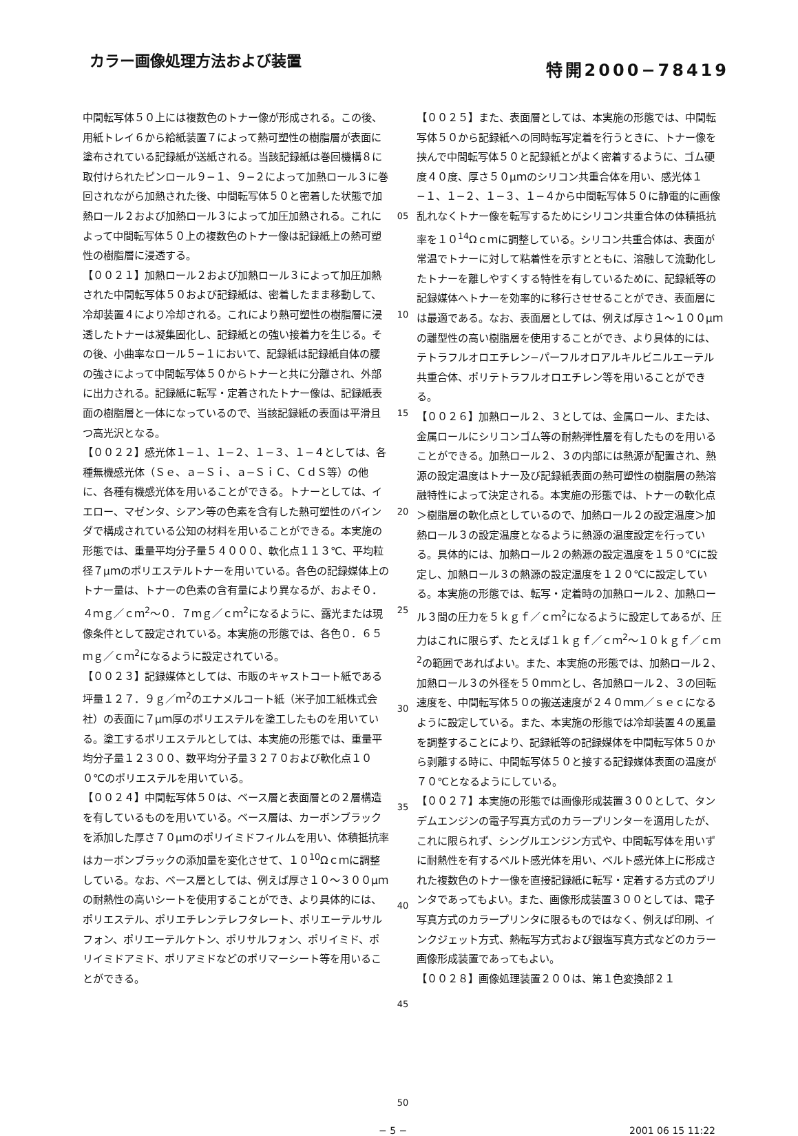カラー画像処理方法および装置
特開2000−78419
中間転写体５０上には複数色のトナー像が形成される。この後、用紙トレイ６から給紙装置７によって熱可塑性の樹脂層が表面に塗布されている記録紙が送紙される。当該記録紙は巻回機構８に取付けられたピンロール９−１、９−２によって加熱ロール３に巻回されながら加熱された後、中間転写体５０と密着した状態で加熱ロール２および加熱ロール３によって加圧加熱される。これによって中間転写体５０上の複数色のトナー像は記録紙上の熱可塑性の樹脂層に浸透する。
【００２１】加熱ロール２および加熱ロール３によって加圧加熱された中間転写体５０および記録紙は、密着したまま移動して、冷却装置４により冷却される。これにより熱可塑性の樹脂層に浸透したトナーは凝集固化し、記録紙との強い接着力を生じる。その後、小曲率なロール５−１において、記録紙は記録紙自体の腰の強さによって中間転写体５０からトナーと共に分離され、外部に出力される。記録紙に転写・定着されたトナー像は、記録紙表面の樹脂層と一体になっているので、当該記録紙の表面は平滑且つ高光沢となる。
【００２２】感光体１−１、１−２、１−３、１−４としては、各種無機感光体（Ｓｅ、ａ−Ｓｉ、ａ−ＳｉＣ、ＣｄＳ等）の他に、各種有機感光体を用いることができる。トナーとしては、イエロー、マゼンタ、シアン等の色素を含有した熱可塑性のバインダで構成されている公知の材料を用いることができる。本実施の形態では、重量平均分子量５４０００、軟化点１１３℃、平均粒径７μｍのポリエステルトナーを用いている。各色の記録媒体上のトナー量は、トナーの色素の含有量により異なるが、およそ０．４ｍｇ／ｃｍ<sup>2</sup>〜０．７ｍｇ／ｃｍ<sup>2</sup>になるように、露光または現像条件として設定されている。本実施の形態では、各色０．６５ｍｇ／ｃｍ<sup>2</sup>になるように設定されている。
【００２３】記録媒体としては、市販のキャストコート紙である坪量１２７．９ｇ／ｍ<sup>2</sup>のエナメルコート紙（米子加工紙株式会社）の表面に７μｍ厚のポリエステルを塗工したものを用いている。塗工するポリエステルとしては、本実施の形態では、重量平均分子量１２３００、数平均分子量３２７０および軟化点１００℃のポリエステルを用いている。
【００２４】中間転写体５０は、ベース層と表面層との２層構造を有しているものを用いている。ベース層は、カーボンブラックを添加した厚さ７０μｍのポリイミドフィルムを用い、体積抵抗率はカーボンブラックの添加量を変化させて、１０<sup>10</sup>Ωｃｍに調整している。なお、ベース層としては、例えば厚さ１０〜３００μｍの耐熱性の高いシートを使用することができ、より具体的には、ポリエステル、ポリエチレンテレフタレート、ポリエーテルサルフォン、ポリエーテルケトン、ポリサルフォン、ポリイミド、ポリイミドアミド、ポリアミドなどのポリマーシート等を用いることができる。
05
10
15
20
25
30
35
40
45
50
【００２５】また、表面層としては、本実施の形態では、中間転写体５０から記録紙への同時転写定着を行うときに、トナー像を挟んで中間転写体５０と記録紙とがよく密着するように、ゴム硬度４０度、厚さ５０μｍのシリコン共重合体を用い、感光体１−１、１−２、１−３、１−４から中間転写体５０に静電的に画像乱れなくトナー像を転写するためにシリコン共重合体の体積抵抗率を１０<sup>14</sup>Ωｃｍに調整している。シリコン共重合体は、表面が常温でトナーに対して粘着性を示すとともに、溶融して流動化したトナーを離しやすくする特性を有しているために、記録紙等の記録媒体へトナーを効率的に移行させせることができ、表面層には最適である。なお、表面層としては、例えば厚さ１〜１００μｍの離型性の高い樹脂層を使用することができ、より具体的には、テトラフルオロエチレン−パーフルオロアルキルビニルエーテル共重合体、ポリテトラフルオロエチレン等を用いることができる。
【００２６】加熱ロール２、３としては、金属ロール、または、金属ロールにシリコンゴム等の耐熱弾性層を有したものを用いることができる。加熱ロール２、３の内部には熱源が配置され、熱源の設定温度はトナー及び記録紙表面の熱可塑性の樹脂層の熱溶融特性によって決定される。本実施の形態では、トナーの軟化点＞樹脂層の軟化点としているので、加熱ロール２の設定温度＞加熱ロール３の設定温度となるように熱源の温度設定を行っている。具体的には、加熱ロール２の熱源の設定温度を１５０℃に設定し、加熱ロール３の熱源の設定温度を１２０℃に設定している。本実施の形態では、転写・定着時の加熱ロール２、加熱ロール３間の圧力を５ｋｇｆ／ｃｍ<sup>2</sup>になるように設定してあるが、圧力はこれに限らず、たとえば１ｋｇｆ／ｃｍ<sup>2</sup>〜１０ｋｇｆ／ｃｍ<sup>2</sup>の範囲であればよい。また、本実施の形態では、加熱ロール２、加熱ロール３の外径を５０ｍｍとし、各加熱ロール２、３の回転速度を、中間転写体５０の搬送速度が２４０ｍｍ／ｓｅｃになるように設定している。また、本実施の形態では冷却装置４の風量を調整することにより、記録紙等の記録媒体を中間転写体５０から剥離する時に、中間転写体５０と接する記録媒体表面の温度が７０℃となるようにしている。
【００２７】本実施の形態では画像形成装置３００として、タンデムエンジンの電子写真方式のカラープリンターを適用したが、これに限られず、シングルエンジン方式や、中間転写体を用いずに耐熱性を有するベルト感光体を用い、ベルト感光体上に形成された複数色のトナー像を直接記録紙に転写・定着する方式のプリンタであってもよい。また、画像形成装置３００としては、電子写真方式のカラープリンタに限るものではなく、例えば印刷、インクジェット方式、熱転写方式および銀塩写真方式などのカラー画像形成装置であってもよい。
【００２８】画像処理装置２００は、第１色変換部２１
− 5 − 2001 06 15 11:22